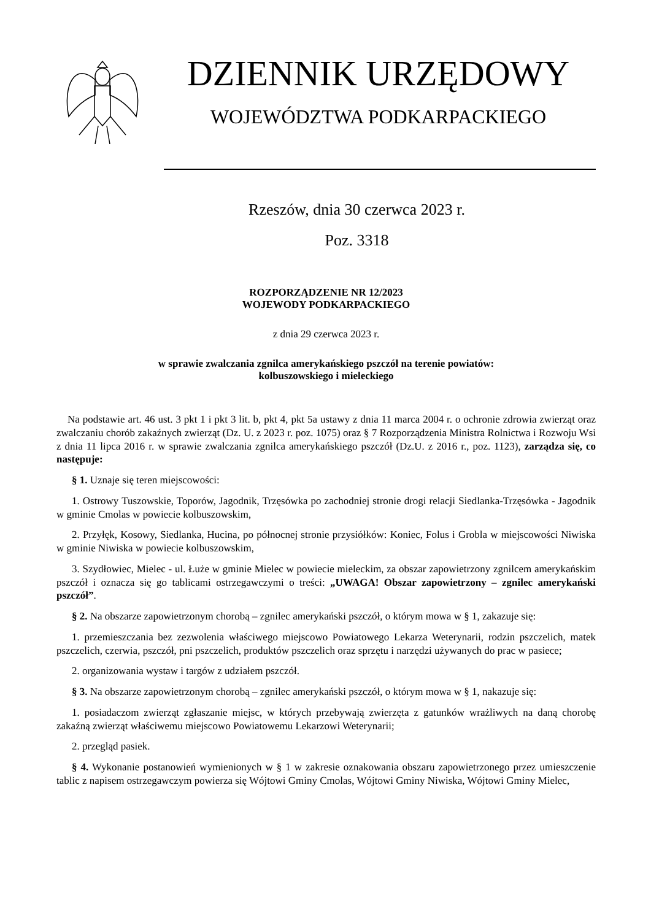DZIENNIK URZĘDOWY
WOJEWÓDZTWA PODKARPACKIEGO
Rzeszów, dnia 30 czerwca 2023 r.
Poz. 3318
ROZPORZĄDZENIE NR 12/2023
WOJEWODY PODKARPACKIEGO
z dnia 29 czerwca 2023 r.
w sprawie zwalczania zgnilca amerykańskiego pszczół na terenie powiatów:
kolbuszowskiego i mieleckiego
Na podstawie art. 46 ust. 3 pkt 1 i pkt 3 lit. b, pkt 4, pkt 5a ustawy z dnia 11 marca 2004 r. o ochronie zdrowia zwierząt oraz zwalczaniu chorób zakaźnych zwierząt (Dz. U. z 2023 r. poz. 1075) oraz § 7 Rozporządzenia Ministra Rolnictwa i Rozwoju Wsi z dnia 11 lipca 2016 r. w sprawie zwalczania zgnilca amerykańskiego pszczół (Dz.U. z 2016 r., poz. 1123), zarządza się, co następuje:
§ 1. Uznaje się teren miejscowości:
1. Ostrowy Tuszowskie, Toporów, Jagodnik, Trzęsówka po zachodniej stronie drogi relacji Siedlanka-Trzęsówka - Jagodnik w gminie Cmolas w powiecie kolbuszowskim,
2. Przyłęk, Kosowy, Siedlanka, Hucina, po północnej stronie przysiółków: Koniec, Folus i Grobla w miejscowości Niwiska w gminie Niwiska w powiecie kolbuszowskim,
3. Szydłowiec, Mielec - ul. Łuże w gminie Mielec w powiecie mieleckim, za obszar zapowietrzony zgnilcem amerykańskim pszczół i oznacza się go tablicami ostrzegawczymi o treści: „UWAGA! Obszar zapowietrzony – zgnilec amerykański pszczół”.
§ 2. Na obszarze zapowietrzonym chorobą – zgnilec amerykański pszczół, o którym mowa w § 1, zakazuje się:
1. przemieszczania bez zezwolenia właściwego miejscowo Powiatowego Lekarza Weterynarii, rodzin pszczelich, matek pszczelich, czerwia, pszczół, pni pszczelich, produktów pszczelich oraz sprzętu i narzędzi używanych do prac w pasiece;
2. organizowania wystaw i targów z udziałem pszczół.
§ 3. Na obszarze zapowietrzonym chorobą – zgnilec amerykański pszczół, o którym mowa w § 1, nakazuje się:
1. posiadaczom zwierząt zgłaszanie miejsc, w których przebywają zwierzęta z gatunków wrażliwych na daną chorobę zakaźną zwierząt właściwemu miejscowo Powiatowemu Lekarzowi Weterynarii;
2. przegląd pasiek.
§ 4. Wykonanie postanowień wymienionych w § 1 w zakresie oznakowania obszaru zapowietrzonego przez umieszczenie tablic z napisem ostrzegawczym powierza się Wójtowi Gminy Cmolas, Wójtowi Gminy Niwiska, Wójtowi Gminy Mielec,